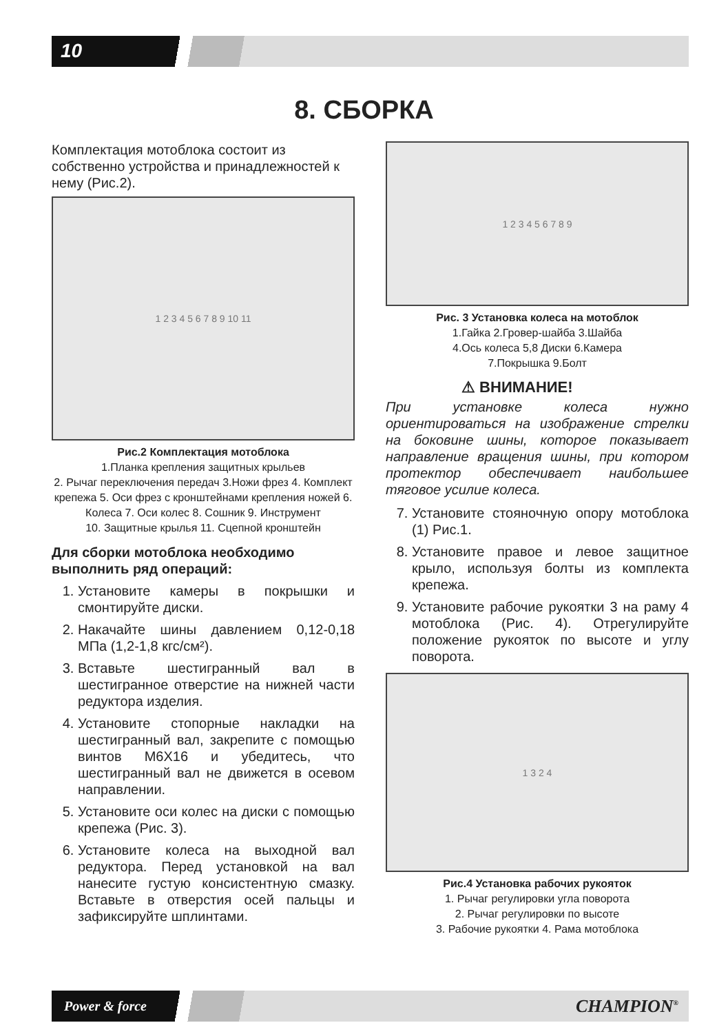10
8. СБОРКА
Комплектация мотоблока состоит из собственно устройства и принадлежностей к нему (Рис.2).
1 2 3 4 5 6 7 8 9 10 11
Рис.2 Комплектация мотоблока
1.Планка крепления защитных крыльев
2. Рычаг переключения передач 3.Ножи фрез 4. Комплект крепежа 5. Оси фрез с кронштейнами крепления ножей 6. Колеса 7. Оси колес 8. Сошник 9. Инструмент
10. Защитные крылья 11. Сцепной кронштейн
Для сборки мотоблока необходимо выполнить ряд операций:
1. Установите камеры в покрышки и смонтируйте диски.
2. Накачайте шины давлением 0,12-0,18 МПа (1,2-1,8 кгс/см²).
3. Вставьте шестигранный вал в шестигранное отверстие на нижней части редуктора изделия.
4. Установите стопорные накладки на шестигранный вал, закрепите с помощью винтов М6Х16 и убедитесь, что шестигранный вал не движется в осевом направлении.
5. Установите оси колес на диски с помощью крепежа (Рис. 3).
6. Установите колеса на выходной вал редуктора. Перед установкой на вал нанесите густую консистентную смазку. Вставьте в отверстия осей пальцы и зафиксируйте шплинтами.
1 2 3 4 5 6 7 8 9
Рис. 3 Установка колеса на мотоблок
1.Гайка 2.Гровер-шайба 3.Шайба
4.Ось колеса 5,8 Диски 6.Камера
7.Покрышка 9.Болт
⚠ ВНИМАНИЕ!
При установке колеса нужно ориентироваться на изображение стрелки на боковине шины, которое показывает направление вращения шины, при котором протектор обеспечивает наибольшее тяговое усилие колеса.
7. Установите стояночную опору мотоблока (1) Рис.1.
8. Установите правое и левое защитное крыло, используя болты из комплекта крепежа.
9. Установите рабочие рукоятки 3 на раму 4 мотоблока (Рис. 4). Отрегулируйте положение рукояток по высоте и углу поворота.
1 3 2 4
Рис.4 Установка рабочих рукояток
1. Рычаг регулировки угла поворота
2. Рычаг регулировки по высоте
3. Рабочие рукоятки 4. Рама мотоблока
Power & force CHAMPION<sup>®</sup>